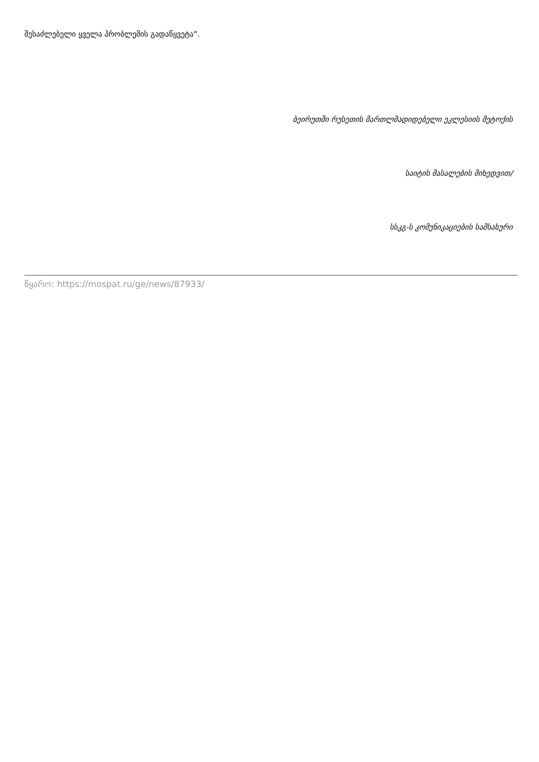შესაძლებელი ყველა პრობლემის გადაწყვეტა“.
ბეირუთში რუსეთის მართლმადიდებელი ეკლესიის მეტოქის
საიტის მასალების მიხედვით/
სსკგ-ს კომუნიკაციების სამსახური
წყარო: https://mospat.ru/ge/news/87933/